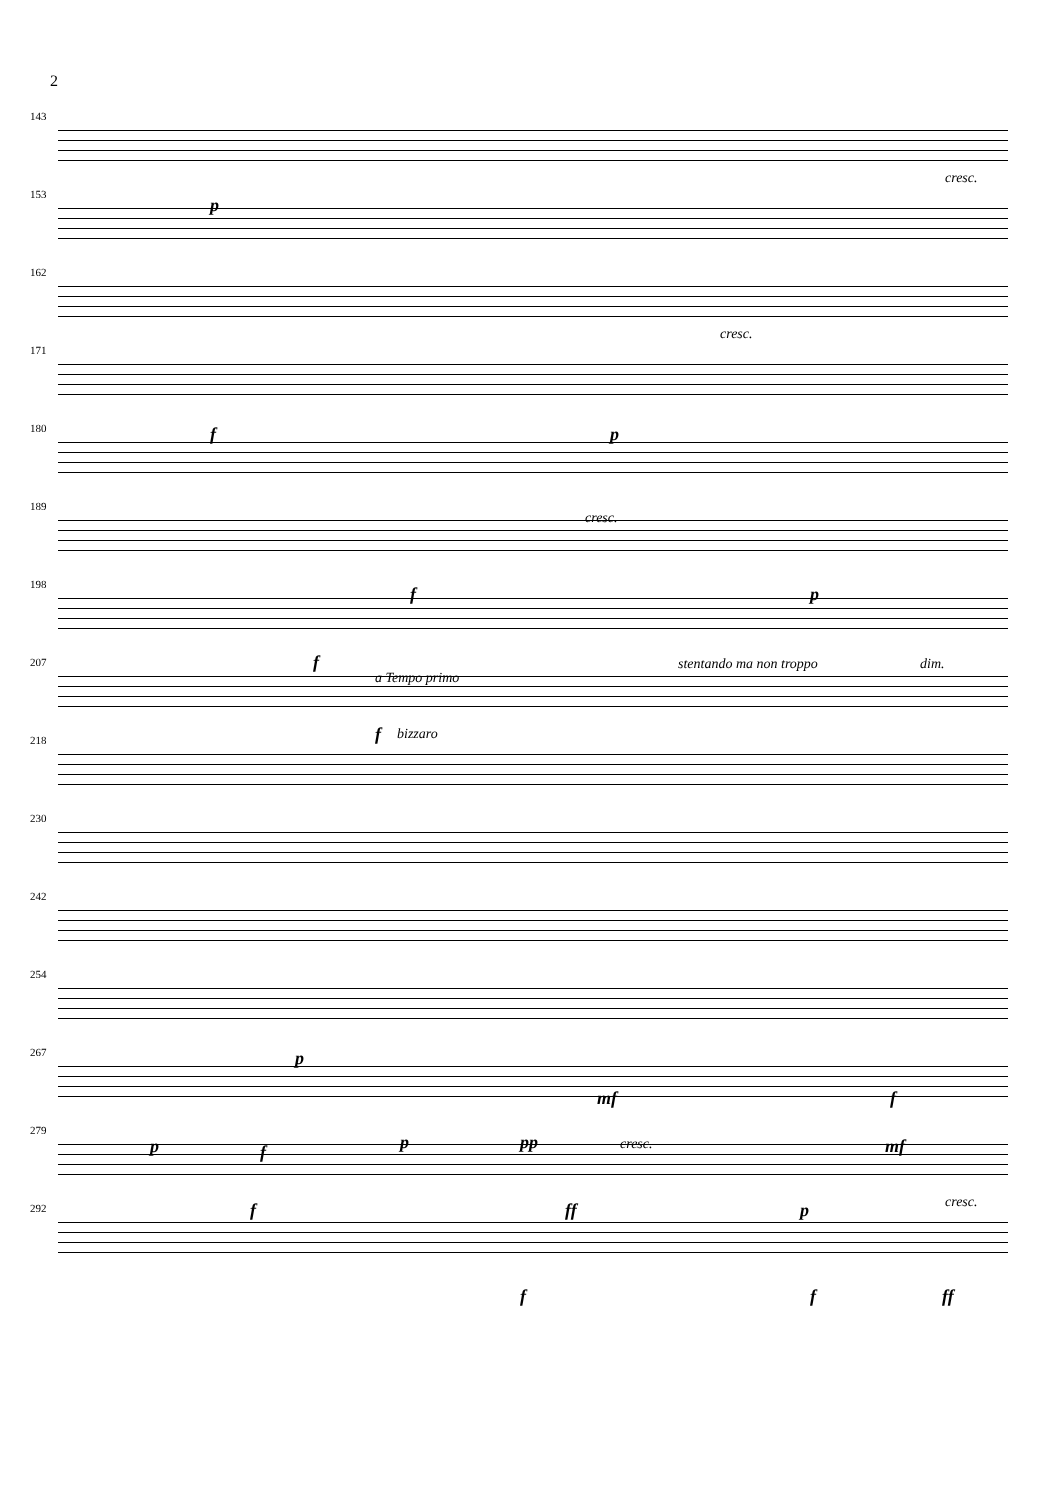2
143
p
cresc.
153
162
cresc.
171
f p
180
cresc.
189
f p
198
f
a Tempo primo
stentando ma non troppo dim.
207
f bizzaro
218
230
242
254
p
mf f
267
p f p pp cresc. mf
279
f ff p cresc.
292
f f ff